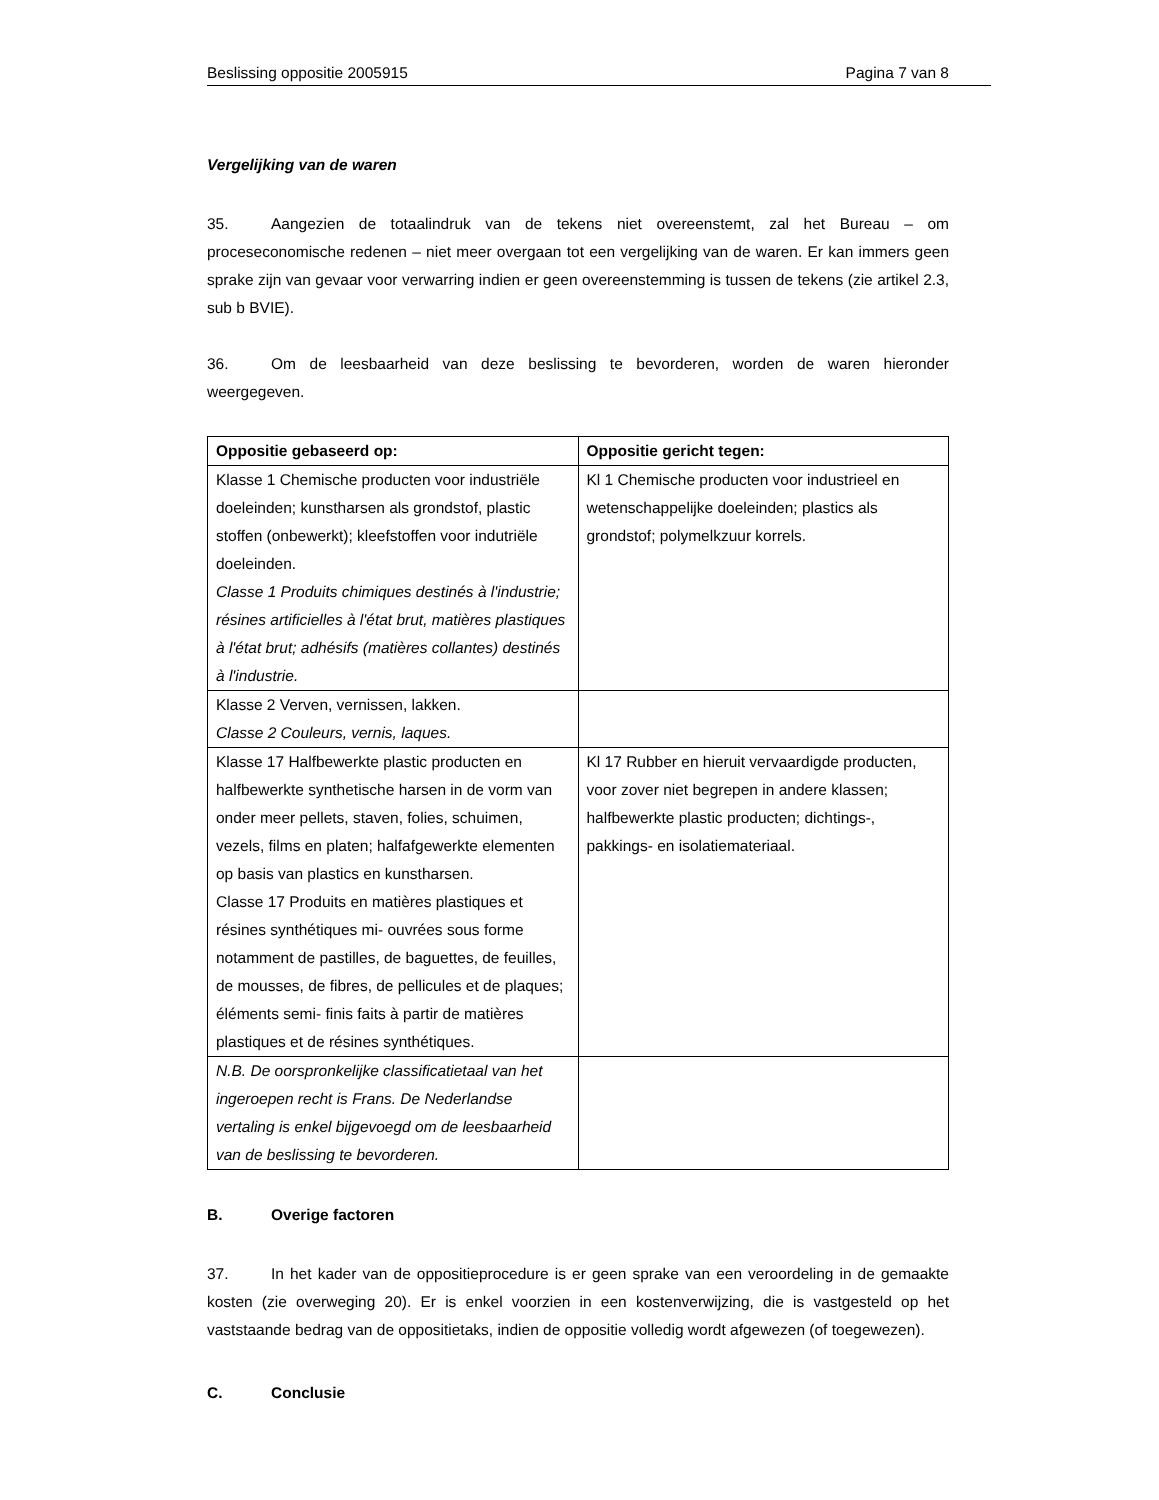Beslissing oppositie 2005915 Pagina 7 van 8
Vergelijking van de waren
35. Aangezien de totaalindruk van de tekens niet overeenstemt, zal het Bureau – om proceseconomische redenen – niet meer overgaan tot een vergelijking van de waren. Er kan immers geen sprake zijn van gevaar voor verwarring indien er geen overeenstemming is tussen de tekens (zie artikel 2.3, sub b BVIE).
36. Om de leesbaarheid van deze beslissing te bevorderen, worden de waren hieronder weergegeven.
| Oppositie gebaseerd op: | Oppositie gericht tegen: |
| --- | --- |
| Klasse 1 Chemische producten voor industriële doeleinden; kunstharsen als grondstof, plastic stoffen (onbewerkt); kleefstoffen voor indutriële doeleinden. Classe 1 Produits chimiques destinés à l'industrie; résines artificielles à l'état brut, matières plastiques à l'état brut; adhésifs (matières collantes) destinés à l'industrie. | Kl 1 Chemische producten voor industrieel en wetenschappelijke doeleinden; plastics als grondstof; polymelkzuur korrels. |
| Klasse 2 Verven, vernissen, lakken. Classe 2 Couleurs, vernis, laques. | |
| Klasse 17 Halfbewerkte plastic producten en halfbewerkte synthetische harsen in de vorm van onder meer pellets, staven, folies, schuimen, vezels, films en platen; halfafgewerkte elementen op basis van plastics en kunstharsen. Classe 17 Produits en matières plastiques et résines synthétiques mi- ouvrées sous forme notamment de pastilles, de baguettes, de feuilles, de mousses, de fibres, de pellicules et de plaques; éléments semi- finis faits à partir de matières plastiques et de résines synthétiques. | Kl 17 Rubber en hieruit vervaardigde producten, voor zover niet begrepen in andere klassen; halfbewerkte plastic producten; dichtings-, pakkings- en isolatiemateriaal. |
| N.B. De oorspronkelijke classificatietaal van het ingeroepen recht is Frans. De Nederlandse vertaling is enkel bijgevoegd om de leesbaarheid van de beslissing te bevorderen. | |
B. Overige factoren
37. In het kader van de oppositieprocedure is er geen sprake van een veroordeling in de gemaakte kosten (zie overweging 20). Er is enkel voorzien in een kostenverwijzing, die is vastgesteld op het vaststaande bedrag van de oppositietaks, indien de oppositie volledig wordt afgewezen (of toegewezen).
C. Conclusie